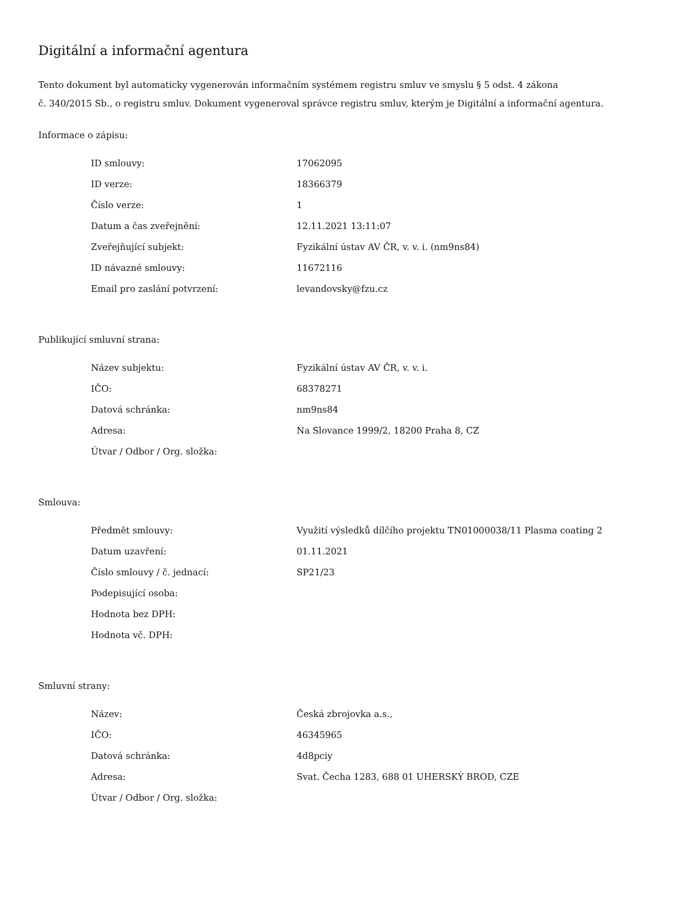Digitální a informační agentura
Tento dokument byl automaticky vygenerován informačním systémem registru smluv ve smyslu § 5 odst. 4 zákona
č. 340/2015 Sb., o registru smluv. Dokument vygeneroval správce registru smluv, kterým je Digitální a informační agentura.
Informace o zápisu:
| ID smlouvy: | 17062095 |
| ID verze: | 18366379 |
| Číslo verze: | 1 |
| Datum a čas zveřejnění: | 12.11.2021 13:11:07 |
| Zveřejňující subjekt: | Fyzikální ústav AV ČR, v. v. i. (nm9ns84) |
| ID návazné smlouvy: | 11672116 |
| Email pro zaslání potvrzení: | levandovsky@fzu.cz |
Publikující smluvní strana:
| Název subjektu: | Fyzikální ústav AV ČR, v. v. i. |
| IČO: | 68378271 |
| Datová schránka: | nm9ns84 |
| Adresa: | Na Slovance 1999/2, 18200 Praha 8, CZ |
| Útvar / Odbor / Org. složka: | |
Smlouva:
| Předmět smlouvy: | Využití výsledků dílčího projektu TN01000038/11 Plasma coating 2 |
| Datum uzavření: | 01.11.2021 |
| Číslo smlouvy / č. jednací: | SP21/23 |
| Podepisující osoba: | |
| Hodnota bez DPH: | |
| Hodnota vč. DPH: | |
Smluvní strany:
| Název: | Česká zbrojovka a.s., |
| IČO: | 46345965 |
| Datová schránka: | 4d8pciy |
| Adresa: | Svat. Čecha 1283, 688 01 UHERSKÝ BROD, CZE |
| Útvar / Odbor / Org. složka: | |